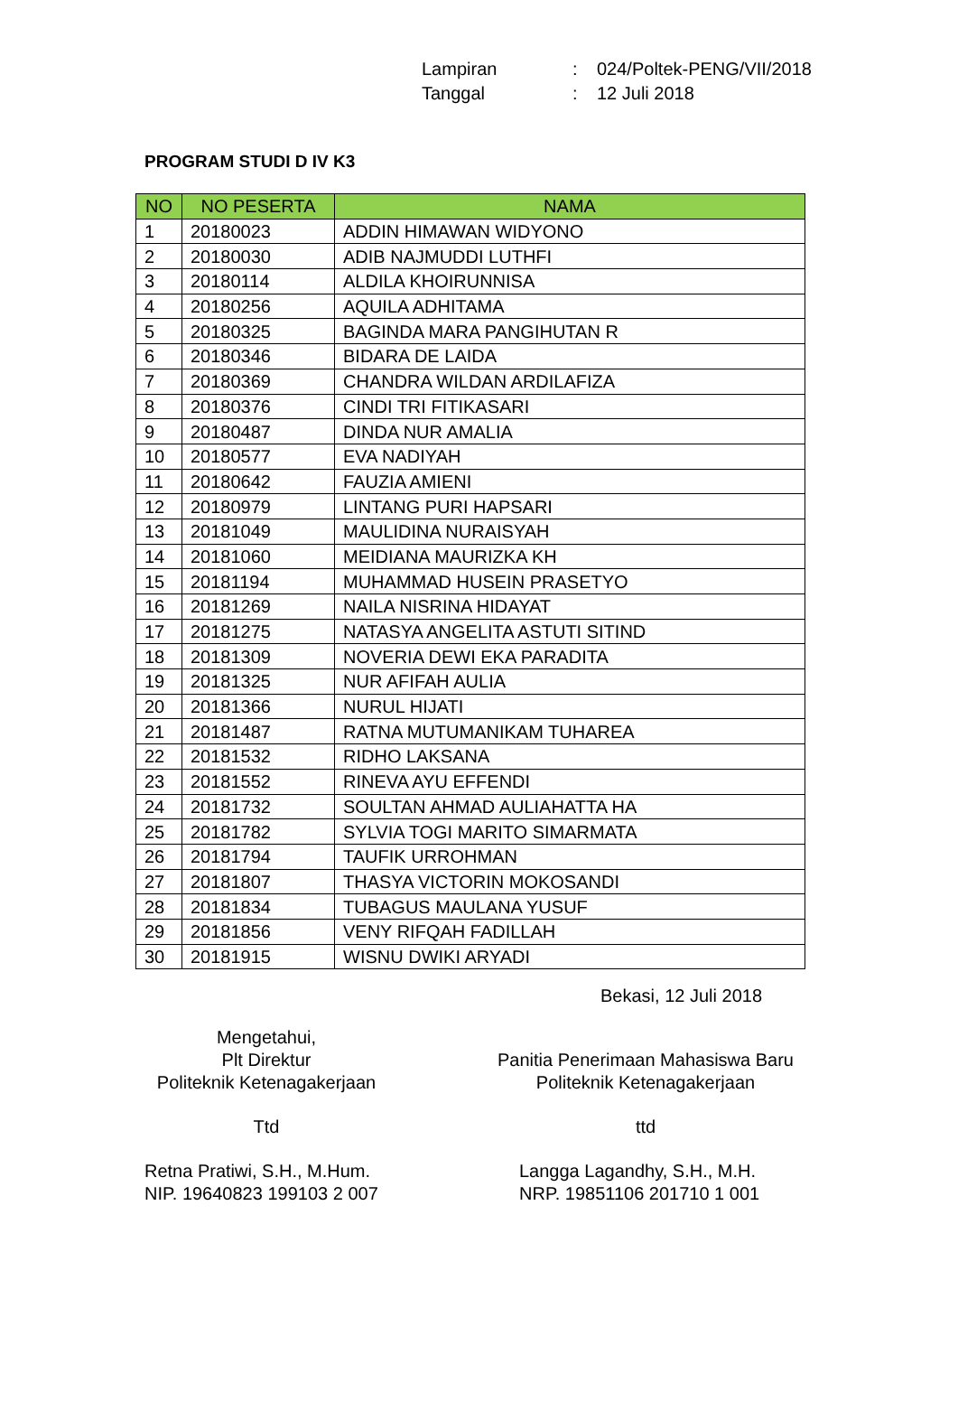| Lampiran | : | 024/Poltek-PENG/VII/2018 |
| Tanggal | : | 12 Juli 2018 |
PROGRAM STUDI D IV K3
| NO | NO PESERTA | NAMA |
| --- | --- | --- |
| 1 | 20180023 | ADDIN HIMAWAN WIDYONO |
| 2 | 20180030 | ADIB NAJMUDDI LUTHFI |
| 3 | 20180114 | ALDILA KHOIRUNNISA |
| 4 | 20180256 | AQUILA ADHITAMA |
| 5 | 20180325 | BAGINDA MARA PANGIHUTAN R |
| 6 | 20180346 | BIDARA DE LAIDA |
| 7 | 20180369 | CHANDRA WILDAN ARDILAFIZA |
| 8 | 20180376 | CINDI TRI FITIKASARI |
| 9 | 20180487 | DINDA NUR AMALIA |
| 10 | 20180577 | EVA NADIYAH |
| 11 | 20180642 | FAUZIA AMIENI |
| 12 | 20180979 | LINTANG PURI HAPSARI |
| 13 | 20181049 | MAULIDINA NURAISYAH |
| 14 | 20181060 | MEIDIANA MAURIZKA KH |
| 15 | 20181194 | MUHAMMAD HUSEIN PRASETYO |
| 16 | 20181269 | NAILA NISRINA HIDAYAT |
| 17 | 20181275 | NATASYA ANGELITA ASTUTI SITIND |
| 18 | 20181309 | NOVERIA DEWI EKA PARADITA |
| 19 | 20181325 | NUR AFIFAH AULIA |
| 20 | 20181366 | NURUL HIJATI |
| 21 | 20181487 | RATNA MUTUMANIKAM TUHAREA |
| 22 | 20181532 | RIDHO LAKSANA |
| 23 | 20181552 | RINEVA AYU EFFENDI |
| 24 | 20181732 | SOULTAN AHMAD AULIAHATTA HA |
| 25 | 20181782 | SYLVIA TOGI MARITO SIMARMATA |
| 26 | 20181794 | TAUFIK URROHMAN |
| 27 | 20181807 | THASYA VICTORIN MOKOSANDI |
| 28 | 20181834 | TUBAGUS MAULANA YUSUF |
| 29 | 20181856 | VENY RIFQAH FADILLAH |
| 30 | 20181915 | WISNU DWIKI ARYADI |
Bekasi, 12 Juli 2018
Mengetahui,
Plt Direktur
Politeknik Ketenagakerjaan
Ttd
Retna Pratiwi, S.H., M.Hum.
NIP. 19640823 199103 2 007
Panitia Penerimaan Mahasiswa Baru
Politeknik Ketenagakerjaan
ttd
Langga Lagandhy, S.H., M.H.
NRP. 19851106 201710 1 001